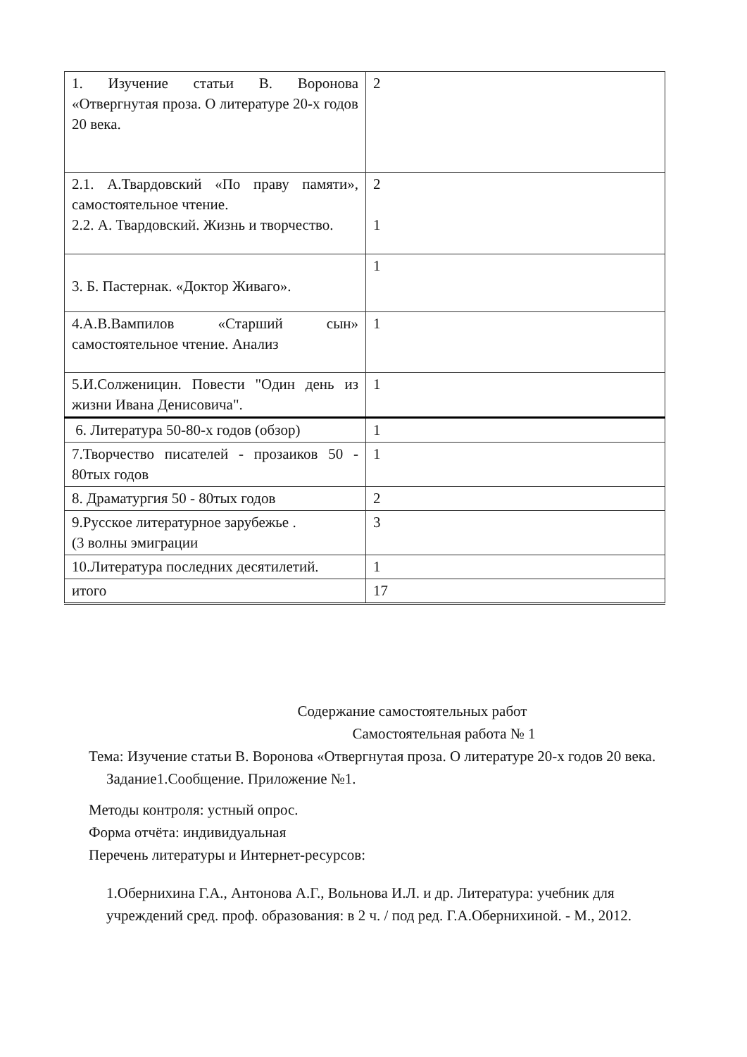| 1. Изучение статьи В. Воронова «Отвергнутая проза. О литературе 20-х годов 20 века. | 2 |
| 2.1. А.Твардовский «По праву памяти», самостоятельное чтение. 2.2. А. Твардовский. Жизнь и творчество. | 2 1 |
| 3. Б. Пастернак. «Доктор Живаго». | 1 |
| 4.А.В.Вампилов «Старший сын» самостоятельное чтение. Анализ | 1 |
| 5.И.Солженицин. Повести "Один день из жизни Ивана Денисовича". | 1 |
| 6. Литература 50-80-х годов (обзор) | 1 |
| 7.Творчество писателей - прозаиков 50 - 80тых годов | 1 |
| 8. Драматургия 50 - 80тых годов | 2 |
| 9.Русское литературное зарубежье . (3 волны эмиграции | 3 |
| 10.Литература последних десятилетий. | 1 |
| итого | 17 |
Содержание самостоятельных работ
Самостоятельная работа № 1
Тема: Изучение статьи В. Воронова «Отвергнутая проза. О литературе 20-х годов 20 века.
Задание1.Сообщение. Приложение №1.
Методы контроля: устный опрос.
Форма отчёта: индивидуальная
Перечень литературы и Интернет-ресурсов:
1.Обернихина Г.А., Антонова А.Г., Вольнова И.Л. и др. Литература: учебник для учреждений сред. проф. образования: в 2 ч. / под ред. Г.А.Обернихиной. - М., 2012.